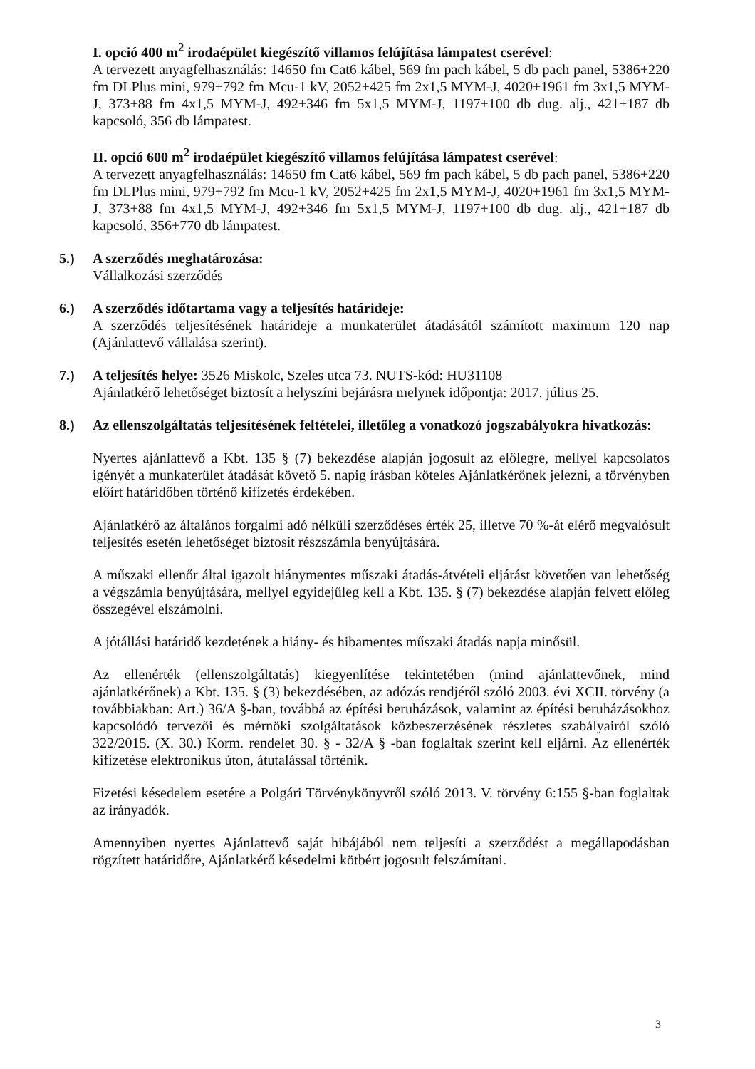I. opció 400 m<sup>2</sup> irodaépület kiegészítő villamos felújítása lámpatest cserével:
A tervezett anyagfelhasználás: 14650 fm Cat6 kábel, 569 fm pach kábel, 5 db pach panel, 5386+220 fm DLPlus mini, 979+792 fm Mcu-1 kV, 2052+425 fm 2x1,5 MYM-J, 4020+1961 fm 3x1,5 MYM-J, 373+88 fm 4x1,5 MYM-J, 492+346 fm 5x1,5 MYM-J, 1197+100 db dug. alj., 421+187 db kapcsoló, 356 db lámpatest.
II. opció 600 m<sup>2</sup> irodaépület kiegészítő villamos felújítása lámpatest cserével:
A tervezett anyagfelhasználás: 14650 fm Cat6 kábel, 569 fm pach kábel, 5 db pach panel, 5386+220 fm DLPlus mini, 979+792 fm Mcu-1 kV, 2052+425 fm 2x1,5 MYM-J, 4020+1961 fm 3x1,5 MYM-J, 373+88 fm 4x1,5 MYM-J, 492+346 fm 5x1,5 MYM-J, 1197+100 db dug. alj., 421+187 db kapcsoló, 356+770 db lámpatest.
5.) A szerződés meghatározása:
Vállalkozási szerződés
6.) A szerződés időtartama vagy a teljesítés határideje:
A szerződés teljesítésének határideje a munkaterület átadásától számított maximum 120 nap (Ajánlattevő vállalása szerint).
7.) A teljesítés helye: 3526 Miskolc, Szeles utca 73. NUTS-kód: HU31108
Ajánlatkérő lehetőséget biztosít a helyszíni bejárásra melynek időpontja: 2017. július 25.
8.) Az ellenszolgáltatás teljesítésének feltételei, illetőleg a vonatkozó jogszabályokra hivatkozás:
Nyertes ajánlattevő a Kbt. 135 § (7) bekezdése alapján jogosult az előlegre, mellyel kapcsolatos igényét a munkaterület átadását követő 5. napig írásban köteles Ajánlatkérőnek jelezni, a törvényben előírt határidőben történő kifizetés érdekében.
Ajánlatkérő az általános forgalmi adó nélküli szerződéses érték 25, illetve 70 %-át elérő megvalósult teljesítés esetén lehetőséget biztosít részszámla benyújtására.
A műszaki ellenőr által igazolt hiánymentes műszaki átadás-átvételi eljárást követően van lehetőség a végszámla benyújtására, mellyel egyidejűleg kell a Kbt. 135. § (7) bekezdése alapján felvett előleg összegével elszámolni.
A jótállási határidő kezdetének a hiány- és hibamentes műszaki átadás napja minősül.
Az ellenérték (ellenszolgáltatás) kiegyenlítése tekintetében (mind ajánlattevőnek, mind ajánlatkérőnek) a Kbt. 135. § (3) bekezdésében, az adózás rendjéről szóló 2003. évi XCII. törvény (a továbbiakban: Art.) 36/A §-ban, továbbá az építési beruházások, valamint az építési beruházásokhoz kapcsolódó tervezői és mérnöki szolgáltatások közbeszerzésének részletes szabályairól szóló 322/2015. (X. 30.) Korm. rendelet 30. § - 32/A § -ban foglaltak szerint kell eljárni. Az ellenérték kifizetése elektronikus úton, átutalással történik.
Fizetési késedelem esetére a Polgári Törvénykönyvről szóló 2013. V. törvény 6:155 §-ban foglaltak az irányadók.
Amennyiben nyertes Ajánlattevő saját hibájából nem teljesíti a szerződést a megállapodásban rögzített határidőre, Ajánlatkérő késedelmi kötbért jogosult felszámítani.
3